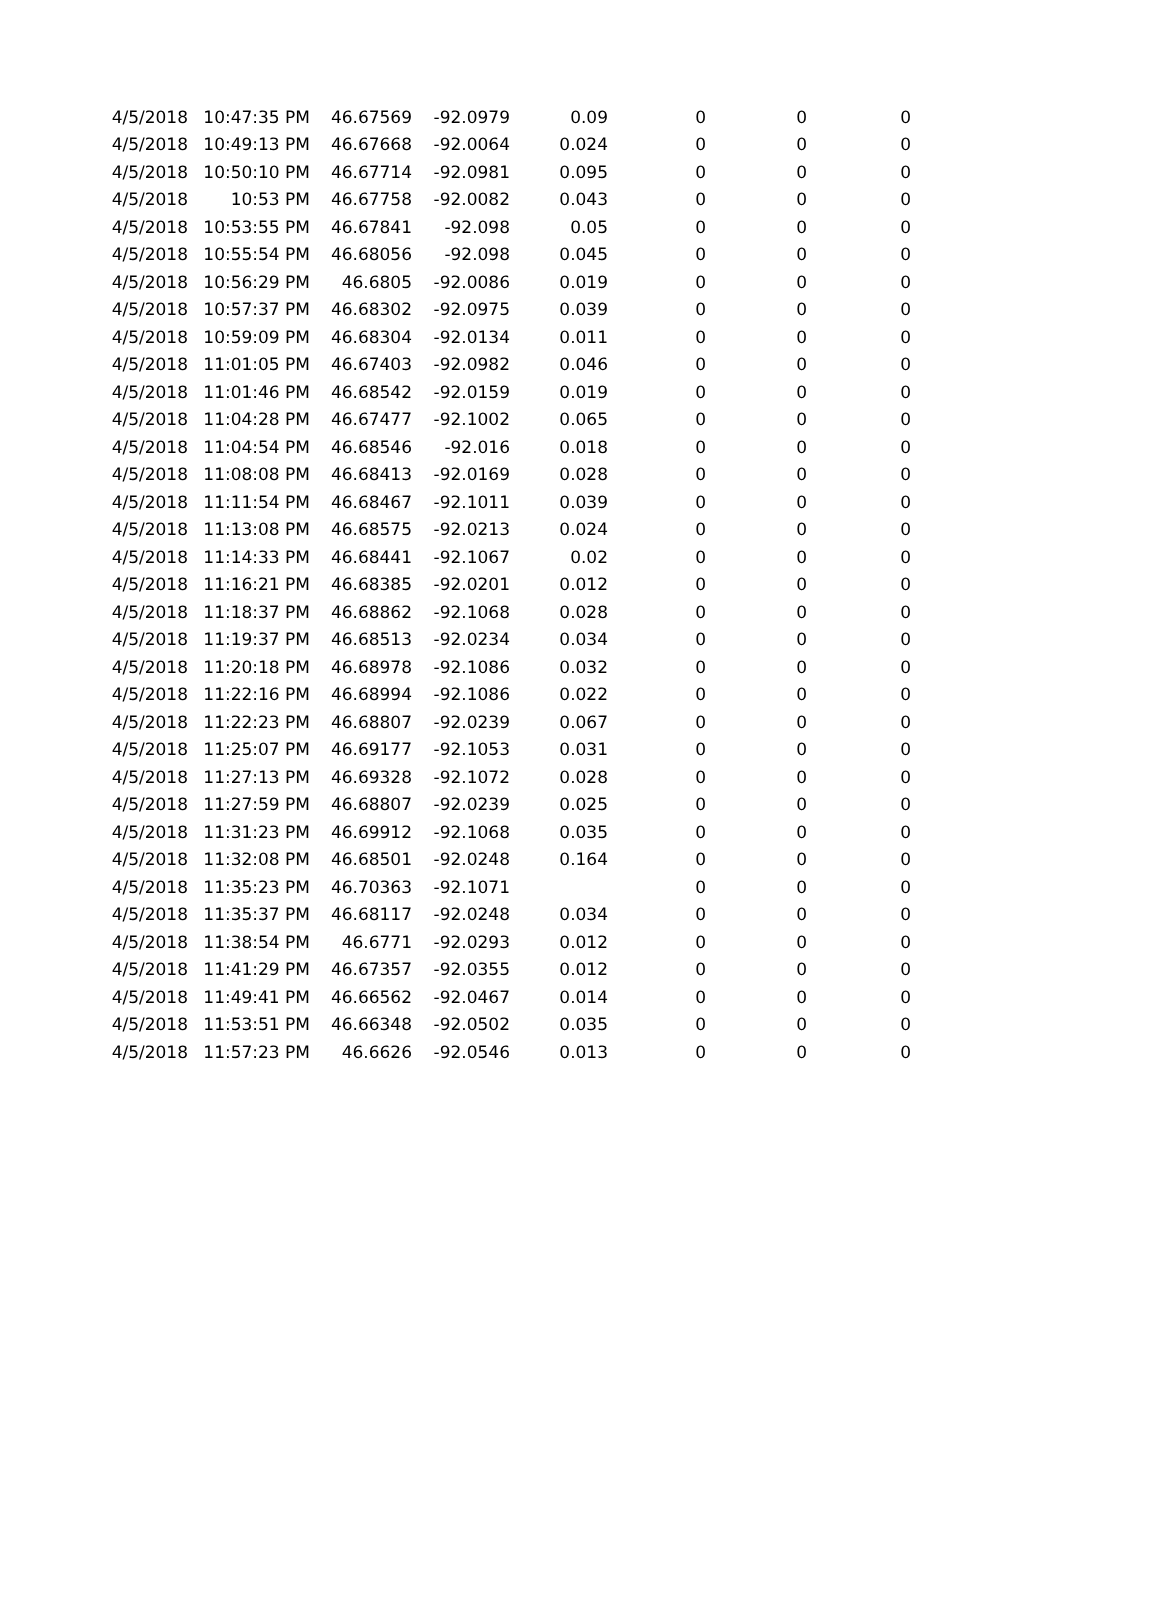| 4/5/2018 | 10:47:35 PM | 46.67569 | -92.0979 | 0.09 | 0 | 0 | 0 |
| 4/5/2018 | 10:49:13 PM | 46.67668 | -92.0064 | 0.024 | 0 | 0 | 0 |
| 4/5/2018 | 10:50:10 PM | 46.67714 | -92.0981 | 0.095 | 0 | 0 | 0 |
| 4/5/2018 | 10:53 PM | 46.67758 | -92.0082 | 0.043 | 0 | 0 | 0 |
| 4/5/2018 | 10:53:55 PM | 46.67841 | -92.098 | 0.05 | 0 | 0 | 0 |
| 4/5/2018 | 10:55:54 PM | 46.68056 | -92.098 | 0.045 | 0 | 0 | 0 |
| 4/5/2018 | 10:56:29 PM | 46.6805 | -92.0086 | 0.019 | 0 | 0 | 0 |
| 4/5/2018 | 10:57:37 PM | 46.68302 | -92.0975 | 0.039 | 0 | 0 | 0 |
| 4/5/2018 | 10:59:09 PM | 46.68304 | -92.0134 | 0.011 | 0 | 0 | 0 |
| 4/5/2018 | 11:01:05 PM | 46.67403 | -92.0982 | 0.046 | 0 | 0 | 0 |
| 4/5/2018 | 11:01:46 PM | 46.68542 | -92.0159 | 0.019 | 0 | 0 | 0 |
| 4/5/2018 | 11:04:28 PM | 46.67477 | -92.1002 | 0.065 | 0 | 0 | 0 |
| 4/5/2018 | 11:04:54 PM | 46.68546 | -92.016 | 0.018 | 0 | 0 | 0 |
| 4/5/2018 | 11:08:08 PM | 46.68413 | -92.0169 | 0.028 | 0 | 0 | 0 |
| 4/5/2018 | 11:11:54 PM | 46.68467 | -92.1011 | 0.039 | 0 | 0 | 0 |
| 4/5/2018 | 11:13:08 PM | 46.68575 | -92.0213 | 0.024 | 0 | 0 | 0 |
| 4/5/2018 | 11:14:33 PM | 46.68441 | -92.1067 | 0.02 | 0 | 0 | 0 |
| 4/5/2018 | 11:16:21 PM | 46.68385 | -92.0201 | 0.012 | 0 | 0 | 0 |
| 4/5/2018 | 11:18:37 PM | 46.68862 | -92.1068 | 0.028 | 0 | 0 | 0 |
| 4/5/2018 | 11:19:37 PM | 46.68513 | -92.0234 | 0.034 | 0 | 0 | 0 |
| 4/5/2018 | 11:20:18 PM | 46.68978 | -92.1086 | 0.032 | 0 | 0 | 0 |
| 4/5/2018 | 11:22:16 PM | 46.68994 | -92.1086 | 0.022 | 0 | 0 | 0 |
| 4/5/2018 | 11:22:23 PM | 46.68807 | -92.0239 | 0.067 | 0 | 0 | 0 |
| 4/5/2018 | 11:25:07 PM | 46.69177 | -92.1053 | 0.031 | 0 | 0 | 0 |
| 4/5/2018 | 11:27:13 PM | 46.69328 | -92.1072 | 0.028 | 0 | 0 | 0 |
| 4/5/2018 | 11:27:59 PM | 46.68807 | -92.0239 | 0.025 | 0 | 0 | 0 |
| 4/5/2018 | 11:31:23 PM | 46.69912 | -92.1068 | 0.035 | 0 | 0 | 0 |
| 4/5/2018 | 11:32:08 PM | 46.68501 | -92.0248 | 0.164 | 0 | 0 | 0 |
| 4/5/2018 | 11:35:23 PM | 46.70363 | -92.1071 | | 0 | 0 | 0 |
| 4/5/2018 | 11:35:37 PM | 46.68117 | -92.0248 | 0.034 | 0 | 0 | 0 |
| 4/5/2018 | 11:38:54 PM | 46.6771 | -92.0293 | 0.012 | 0 | 0 | 0 |
| 4/5/2018 | 11:41:29 PM | 46.67357 | -92.0355 | 0.012 | 0 | 0 | 0 |
| 4/5/2018 | 11:49:41 PM | 46.66562 | -92.0467 | 0.014 | 0 | 0 | 0 |
| 4/5/2018 | 11:53:51 PM | 46.66348 | -92.0502 | 0.035 | 0 | 0 | 0 |
| 4/5/2018 | 11:57:23 PM | 46.6626 | -92.0546 | 0.013 | 0 | 0 | 0 |